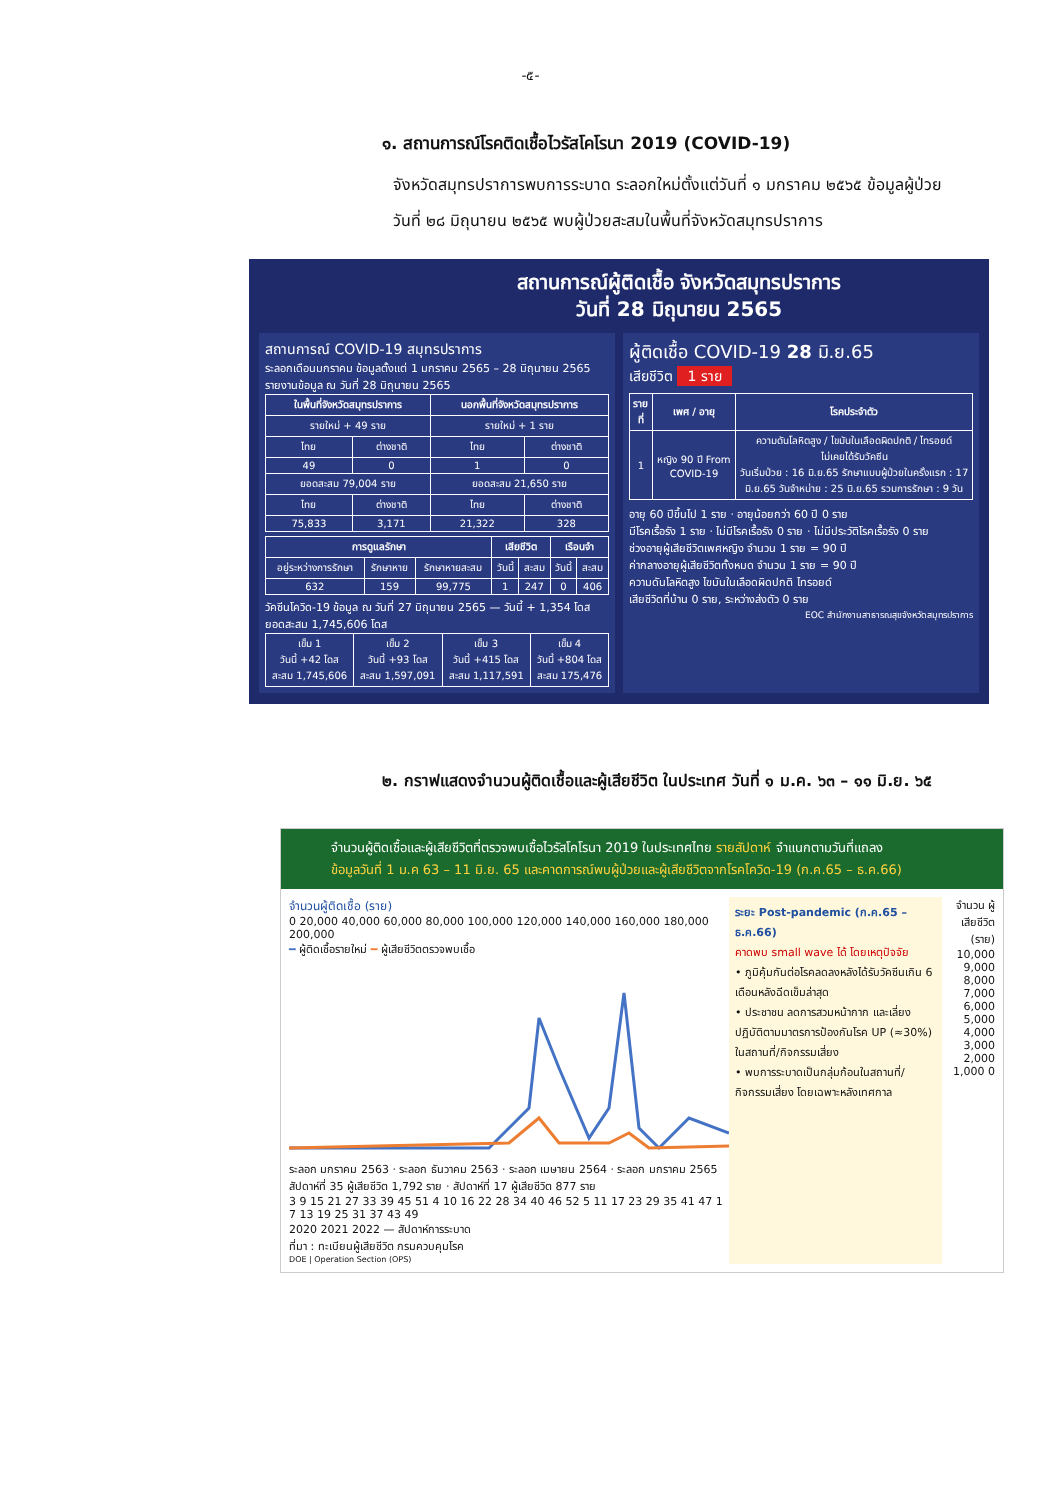-๕-
๑. สถานการณ์โรคติดเชื้อไวรัสโคโรนา 2019 (COVID-19)
จังหวัดสมุทรปราการพบการระบาด ระลอกใหม่ตั้งแต่วันที่ ๑ มกราคม ๒๕๖๕ ข้อมูลผู้ป่วย
วันที่ ๒๘ มิถุนายน ๒๕๖๕ พบผู้ป่วยสะสมในพื้นที่จังหวัดสมุทรปราการ
สถานการณ์ผู้ติดเชื้อ จังหวัดสมุทรปราการ
วันที่ 28 มิถุนายน 2565
สถานการณ์ COVID-19 สมุทรปราการ
ระลอกเดือนมกราคม ข้อมูลตั้งแต่ 1 มกราคม 2565 – 28 มิถุนายน 2565
รายงานข้อมูล ณ วันที่ 28 มิถุนายน 2565
| ในพื้นที่จังหวัดสมุทรปราการ | | นอกพื้นที่จังหวัดสมุทรปราการ | |
| --- | --- | --- | --- |
| รายใหม่ + 49 ราย | | รายใหม่ + 1 ราย | |
| ไทย | ต่างชาติ | ไทย | ต่างชาติ |
| 49 | 0 | 1 | 0 |
| ยอดสะสม 79,004 ราย | | ยอดสะสม 21,650 ราย | |
| ไทย | ต่างชาติ | ไทย | ต่างชาติ |
| 75,833 | 3,171 | 21,322 | 328 |
| การดูแลรักษา | | | เสียชีวิต | | เรือนจำ | |
| --- | --- | --- | --- | --- | --- | --- |
| อยู่ระหว่างการรักษา | รักษาหาย | รักษาหายสะสม | วันนี้ | สะสม | วันนี้ | สะสม |
| 632 | 159 | 99,775 | 1 | 247 | 0 | 406 |
วัคซีนโควิด-19 ข้อมูล ณ วันที่ 27 มิถุนายน 2565 — วันนี้ + 1,354 โดส ยอดสะสม 1,745,606 โดส
| เข็ม 1 วันนี้ +42 โดส สะสม 1,745,606 | เข็ม 2 วันนี้ +93 โดส สะสม 1,597,091 | เข็ม 3 วันนี้ +415 โดส สะสม 1,117,591 | เข็ม 4 วันนี้ +804 โดส สะสม 175,476 |
ผู้ติดเชื้อ COVID-19 28 มิ.ย.65
เสียชีวิต 1 ราย
| รายที่ | เพศ / อายุ | โรคประจำตัว |
| --- | --- | --- |
| 1 | หญิง 90 ปี From COVID-19 | ความดันโลหิตสูง / ไขมันในเลือดผิดปกติ / ไทรอยด์ ไม่เคยได้รับวัคซีน วันเริ่มป่วย : 16 มิ.ย.65 รักษาแบบผู้ป่วยในครั้งแรก : 17 มิ.ย.65 วันจำหน่าย : 25 มิ.ย.65 รวมการรักษา : 9 วัน |
อายุ 60 ปีขึ้นไป 1 ราย · อายุน้อยกว่า 60 ปี 0 ราย
มีโรคเรื้อรัง 1 ราย · ไม่มีโรคเรื้อรัง 0 ราย · ไม่มีประวัติโรคเรื้อรัง 0 ราย
ช่วงอายุผู้เสียชีวิตเพศหญิง จำนวน 1 ราย = 90 ปี
ค่ากลางอายุผู้เสียชีวิตทั้งหมด จำนวน 1 ราย = 90 ปี
ความดันโลหิตสูง ไขมันในเลือดผิดปกติ ไทรอยด์
เสียชีวิตที่บ้าน 0 ราย, ระหว่างส่งตัว 0 ราย
EOC สำนักงานสาธารณสุขจังหวัดสมุทรปราการ
๒. กราฟแสดงจำนวนผู้ติดเชื้อและผู้เสียชีวิต ในประเทศ วันที่ ๑ ม.ค. ๖๓ – ๑๑ มิ.ย. ๖๕
จำนวนผู้ติดเชื้อและผู้เสียชีวิตที่ตรวจพบเชื้อไวรัสโคโรนา 2019 ในประเทศไทย รายสัปดาห์ จำแนกตามวันที่แถลง
ข้อมูลวันที่ 1 ม.ค 63 – 11 มิ.ย. 65 และคาดการณ์พบผู้ป่วยและผู้เสียชีวิตจากโรคโควิด-19 (ก.ค.65 – ธ.ค.66)
จำนวนผู้ติดเชื้อ (ราย)
0 20,000 40,000 60,000 80,000 100,000 120,000 140,000 160,000 180,000 200,000
━ ผู้ติดเชื้อรายใหม่ ━ ผู้เสียชีวิตตรวจพบเชื้อ
ระลอก มกราคม 2563 · ระลอก ธันวาคม 2563 · ระลอก เมษายน 2564 · ระลอก มกราคม 2565
สัปดาห์ที่ 35 ผู้เสียชีวิต 1,792 ราย · สัปดาห์ที่ 17 ผู้เสียชีวิต 877 ราย
3 9 15 21 27 33 39 45 51 4 10 16 22 28 34 40 46 52 5 11 17 23 29 35 41 47 1 7 13 19 25 31 37 43 49
2020 2021 2022 — สัปดาห์การระบาด
ที่มา : ทะเบียนผู้เสียชีวิต กรมควบคุมโรค
DOE | Operation Section (OPS)
ระยะ Post-pandemic (ก.ค.65 – ธ.ค.66)
คาดพบ small wave ได้ โดยเหตุปัจจัย
• ภูมิคุ้มกันต่อโรคลดลงหลังได้รับวัคซีนเกิน 6 เดือนหลังฉีดเข็มล่าสุด
• ประชาชน ลดการสวมหน้ากาก และเลี่ยงปฏิบัติตามมาตรการป้องกันโรค UP (≈30%) ในสถานที่/กิจกรรมเสี่ยง
• พบการระบาดเป็นกลุ่มก้อนในสถานที่/กิจกรรมเสี่ยง โดยเฉพาะหลังเทศกาล
จำนวน ผู้เสียชีวิต (ราย)
10,000 9,000 8,000 7,000 6,000 5,000 4,000 3,000 2,000 1,000 0